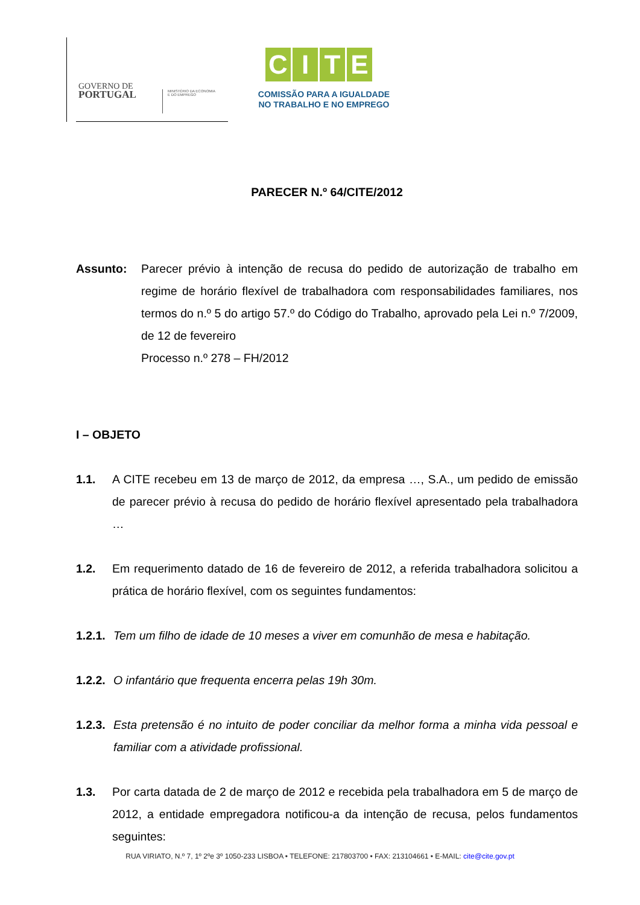GOVERNO DE
PORTUGAL
MINISTÉRIO DA ECONOMIA
E DO EMPREGO
CITE
COMISSÃO PARA A IGUALDADE
NO TRABALHO E NO EMPREGO
PARECER N.º 64/CITE/2012
Assunto: Parecer prévio à intenção de recusa do pedido de autorização de trabalho em regime de horário flexível de trabalhadora com responsabilidades familiares, nos termos do n.º 5 do artigo 57.º do Código do Trabalho, aprovado pela Lei n.º 7/2009, de 12 de fevereiro
Processo n.º 278 – FH/2012
I – OBJETO
1.1. A CITE recebeu em 13 de março de 2012, da empresa …, S.A., um pedido de emissão de parecer prévio à recusa do pedido de horário flexível apresentado pela trabalhadora …
1.2. Em requerimento datado de 16 de fevereiro de 2012, a referida trabalhadora solicitou a prática de horário flexível, com os seguintes fundamentos:
1.2.1.
Tem um filho de idade de 10 meses a viver em comunhão de mesa e habitação.
1.2.2.
O infantário que frequenta encerra pelas 19h 30m.
1.2.3.
Esta pretensão é no intuito de poder conciliar da melhor forma a minha vida pessoal e familiar com a atividade profissional.
1.3. Por carta datada de 2 de março de 2012 e recebida pela trabalhadora em 5 de março de 2012, a entidade empregadora notificou-a da intenção de recusa, pelos fundamentos seguintes:
RUA VIRIATO, N.º 7, 1º 2ºe 3º 1050-233 LISBOA • TELEFONE: 217803700 • FAX: 213104661 • E-MAIL: cite@cite.gov.pt